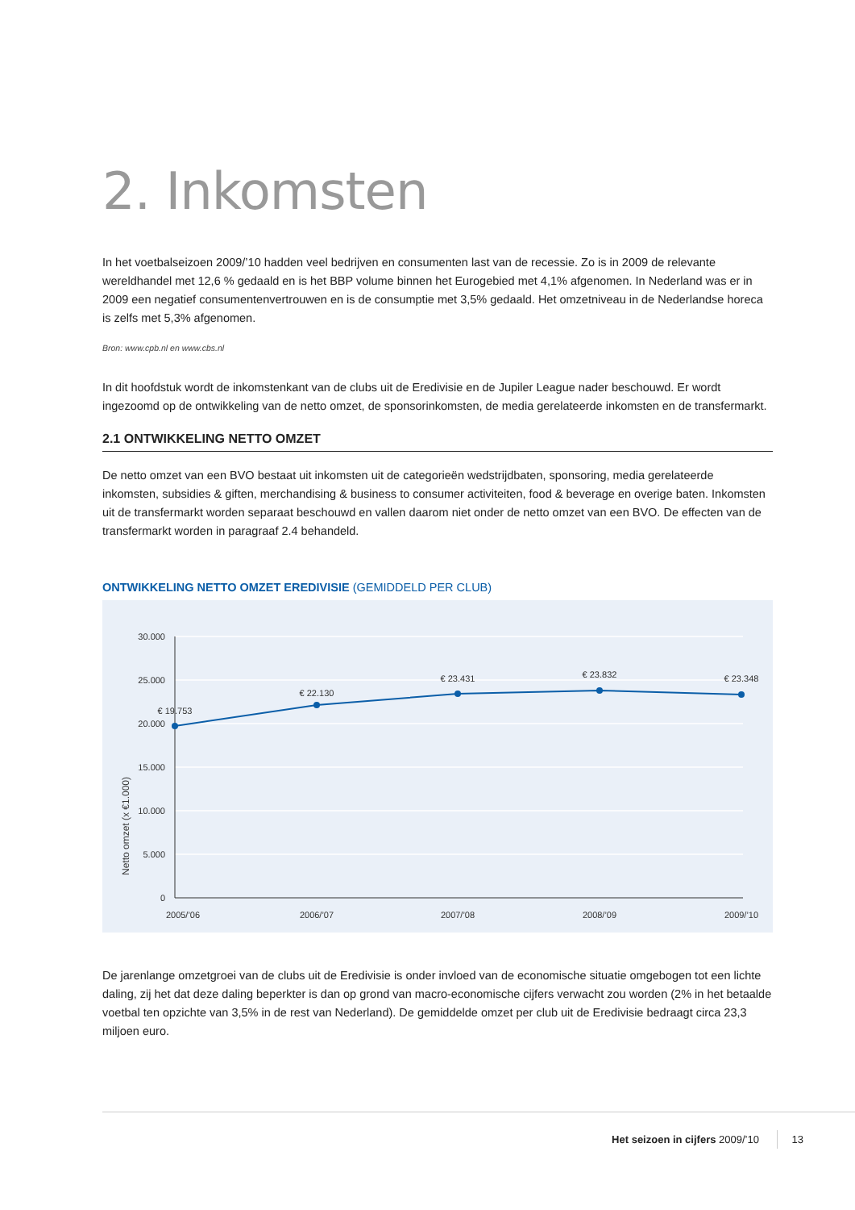2. Inkomsten
In het voetbalseizoen 2009/’10 hadden veel bedrijven en consumenten last van de recessie. Zo is in 2009 de relevante wereldhandel met 12,6 % gedaald en is het BBP volume binnen het Eurogebied met 4,1% afgenomen. In Nederland was er in 2009 een negatief consumentenvertrouwen en is de consumptie met 3,5% gedaald. Het omzetniveau in de Nederlandse horeca is zelfs met 5,3% afgenomen.
Bron: www.cpb.nl en www.cbs.nl
In dit hoofdstuk wordt de inkomstenkant van de clubs uit de Eredivisie en de Jupiler League nader beschouwd. Er wordt ingezoomd op de ontwikkeling van de netto omzet, de sponsorinkomsten, de media gerelateerde inkomsten en de transfermarkt.
2.1 ONTWIKKELING NETTO OMZET
De netto omzet van een BVO bestaat uit inkomsten uit de categorieën wedstrijdbaten, sponsoring, media gerelateerde inkomsten, subsidies & giften, merchandising & business to consumer activiteiten, food & beverage en overige baten. Inkomsten uit de transfermarkt worden separaat beschouwd en vallen daarom niet onder de netto omzet van een BVO. De effecten van de transfermarkt worden in paragraaf 2.4 behandeld.
ONTWIKKELING NETTO OMZET EREDIVISIE (GEMIDDELD PER CLUB)
30.000
25.000
20.000
15.000
10.000
5.000
0
Netto omzet (x €1.000)
€ 19.753
€ 22.130
€ 23.431
€ 23.832
€ 23.348
2005/’06
2006/’07
2007/’08
2008/’09
2009/’10
De jarenlange omzetgroei van de clubs uit de Eredivisie is onder invloed van de economische situatie omgebogen tot een lichte daling, zij het dat deze daling beperkter is dan op grond van macro-economische cijfers verwacht zou worden (2% in het betaalde voetbal ten opzichte van 3,5% in de rest van Nederland). De gemiddelde omzet per club uit de Eredivisie bedraagt circa 23,3 miljoen euro.
Het seizoen in cijfers 2009/’10 13